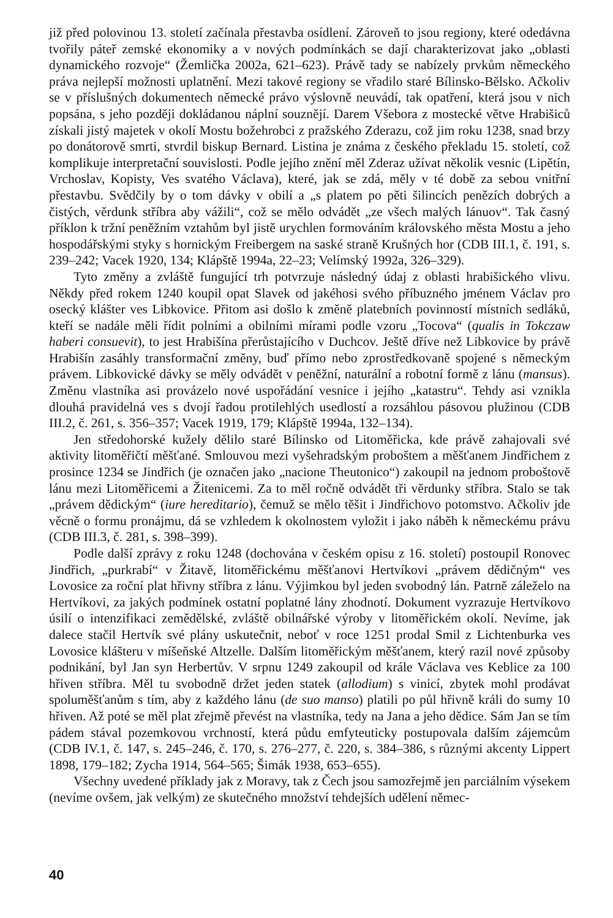již před polovinou 13. století začínala přestavba osídlení. Zároveň to jsou regiony, které odedávna tvořily páteř zemské ekonomiky a v nových podmínkách se dají charakterizovat jako „oblasti dynamického rozvoje“ (Žemlička 2002a, 621–623). Právě tady se nabízely prvkům německého práva nejlepší možnosti uplatnění. Mezi takové regiony se vřadilo staré Bílinsko-Bělsko. Ačkoliv se v příslušných dokumentech německé právo výslovně neuvádí, tak opatření, která jsou v nich popsána, s jeho později dokládanou náplní souznějí. Darem Všebora z mostecké větve Hrabišiců získali jistý majetek v okolí Mostu božehrobci z pražského Zderazu, což jim roku 1238, snad brzy po donátorově smrti, stvrdil biskup Bernard. Listina je známa z českého překladu 15. století, což komplikuje interpretační souvislosti. Podle jejího znění měl Zderaz užívat několik vesnic (Lipětín, Vrchoslav, Kopisty, Ves svatého Václava), které, jak se zdá, měly v té době za sebou vnitřní přestavbu. Svědčily by o tom dávky v obilí a „s platem po pěti šilincích penězích dobrých a čistých, věrdunk stříbra aby vážili“, což se mělo odvádět „ze všech malých lánuov“. Tak časný příklon k tržní peněžním vztahům byl jistě urychlen formováním královského města Mostu a jeho hospodářskými styky s hornickým Freibergem na saské straně Krušných hor (CDB III.1, č. 191, s. 239–242; Vacek 1920, 134; Klápště 1994a, 22–23; Velímský 1992a, 326–329).
Tyto změny a zvláště fungující trh potvrzuje následný údaj z oblasti hrabišického vlivu. Někdy před rokem 1240 koupil opat Slavek od jakéhosi svého příbuzného jménem Václav pro osecký klášter ves Libkovice. Přitom asi došlo k změně platebních povinností místních sedláků, kteří se nadále měli řídit polními a obilními mírami podle vzoru „Tocova“ (qualis in Tokczaw haberi consuevit), to jest Hrabišína přerůstajícího v Duchcov. Ještě dříve než Libkovice by právě Hrabišín zasáhly transformační změny, buď přímo nebo zprostředkovaně spojené s německým právem. Libkovické dávky se měly odvádět v peněžní, naturální a robotní formě z lánu (mansus). Změnu vlastníka asi provázelo nové uspořádání vesnice i jejího „katastru“. Tehdy asi vznikla dlouhá pravidelná ves s dvojí řadou protilehlých usedlostí a rozsáhlou pásovou plužinou (CDB III.2, č. 261, s. 356–357; Vacek 1919, 179; Klápště 1994a, 132–134).
Jen středohorské kužely dělilo staré Bílinsko od Litoměřicka, kde právě zahajovali své aktivity litoměřičtí měšťané. Smlouvou mezi vyšehradským proboštem a měšťanem Jindřichem z prosince 1234 se Jindřich (je označen jako „nacione Theutonico“) zakoupil na jednom proboštově lánu mezi Litoměřicemi a Žitenicemi. Za to měl ročně odvádět tři věrdunky stříbra. Stalo se tak „právem dědickým“ (iure hereditario), čemuž se mělo těšit i Jindřichovo potomstvo. Ačkoliv jde věcně o formu pronájmu, dá se vzhledem k okolnostem vyložit i jako náběh k německému právu (CDB III.3, č. 281, s. 398–399).
Podle další zprávy z roku 1248 (dochována v českém opisu z 16. století) postoupil Ronovec Jindřich, „purkrabí“ v Žitavě, litoměřickému měšťanovi Hertvíkovi „právem dědičným“ ves Lovosice za roční plat hřivny stříbra z lánu. Výjimkou byl jeden svobodný lán. Patrně záleželo na Hertvíkovi, za jakých podmínek ostatní poplatné lány zhodnotí. Dokument vyzrazuje Hertvíkovo úsilí o intenzifikaci zemědělské, zvláště obilnářské výroby v litoměřickém okolí. Nevíme, jak dalece stačil Hertvík své plány uskutečnit, neboť v roce 1251 prodal Smil z Lichtenburka ves Lovosice klášteru v míšeňské Altzelle. Dalším litoměřickým měšťanem, který razil nové způsoby podnikání, byl Jan syn Herbertův. V srpnu 1249 zakoupil od krále Václava ves Keblice za 100 hřiven stříbra. Měl tu svobodně držet jeden statek (allodium) s vinicí, zbytek mohl prodávat spoluměšťanům s tím, aby z každého lánu (de suo manso) platili po půl hřivně králi do sumy 10 hřiven. Až poté se měl plat zřejmě převést na vlastníka, tedy na Jana a jeho dědice. Sám Jan se tím pádem stával pozemkovou vrchností, která půdu emfyteuticky postupovala dalším zájemcům (CDB IV.1, č. 147, s. 245–246, č. 170, s. 276–277, č. 220, s. 384–386, s různými akcenty Lippert 1898, 179–182; Zycha 1914, 564–565; Šimák 1938, 653–655).
Všechny uvedené příklady jak z Moravy, tak z Čech jsou samozřejmě jen parciálním výsekem (nevíme ovšem, jak velkým) ze skutečného množství tehdejších udělení němec-
40